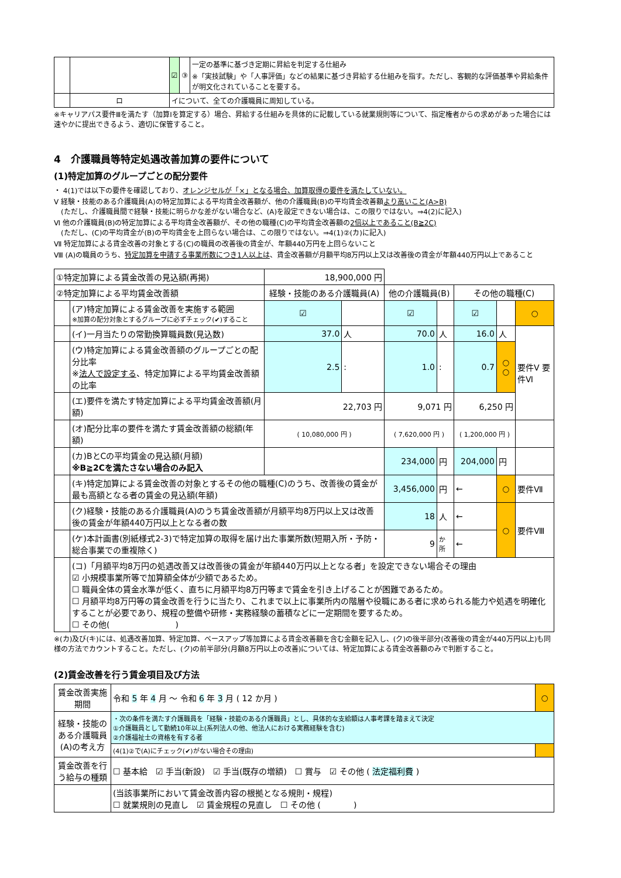| | | | ☑ | ③ | 一定の基準に基づき定期に昇給を判定する仕組み ※「実技試験」や「人事評価」などの結果に基づき昇給する仕組みを指す。ただし、客観的な評価基準や昇給条件が明文化されていることを要する。 |
| | ロ | イについて、全ての介護職員に周知している。 | | | |
※キャリアパス要件Ⅲを満たす（加算Ⅰを算定する）場合、昇給する仕組みを具体的に記載している就業規則等について、指定権者からの求めがあった場合には速やかに提出できるよう、適切に保管すること。
4　介護職員等特定処遇改善加算の要件について
(1)特定加算のグループごとの配分要件
・ 4(1)では以下の要件を確認しており、オレンジセルが「×」となる場合、加算取得の要件を満たしていない。
Ⅴ 経験・技能のある介護職員(A)の特定加算による平均賃金改善額が、他の介護職員(B)の平均賃金改善額より高いこと(A>B)
　(ただし、介護職員間で経験・技能に明らかな差がない場合など、(A)を設定できない場合は、この限りではない。⇒4(2)に記入)
Ⅵ 他の介護職員(B)の特定加算による平均賃金改善額が、その他の職種(C)の平均賃金改善額の2倍以上であること(B≧2C)
　(ただし、(C)の平均賃金が(B)の平均賃金を上回らない場合は、この限りではない。⇒4(1)②(カ)に記入)
Ⅶ 特定加算による賃金改善の対象とする(C)の職員の改善後の賃金が、年額440万円を上回らないこと
Ⅷ (A)の職員のうち、特定加算を申請する事業所数につき1人以上は、賃金改善額が月額平均8万円以上又は改善後の賃金が年額440万円以上であること
| ①特定加算による賃金改善の見込額(再掲) | | 18,900,000 円 | | | | | | |
| ②特定加算による平均賃金改善額 | | 経験・技能のある介護職員(A) | | 他の介護職員(B) | | その他の職種(C) | | |
| | (ア)特定加算による賃金改善を実施する範囲 ※加算の配分対象とするグループに必ずチェック(✔)すること | ☑ | | ☑ | | ☑ | | ○ |
| | (イ)一月当たりの常勤換算職員数(見込数) | 37.0 | 人 | 70.0 | 人 | 16.0 | 人 | 要件Ⅴ 要件Ⅵ |
| | (ウ)特定加算による賃金改善額のグループごとの配分比率 ※ 法人で設定する 、特定加算による平均賃金改善額の比率 | 2.5 | : | 1.0 | : | 0.7 | ○ ○ | |
| | (エ)要件を満たす特定加算による平均賃金改善額(月額) | 22,703 円 | | 9,071 円 | | 6,250 円 | | |
| | (オ)配分比率の要件を満たす賃金改善額の総額(年額) | ( 10,080,000 円 ) | | ( 7,620,000 円 ) | | ( 1,200,000 円 ) | | |
| | (カ)BとCの平均賃金の見込額(月額) ※B≧2Cを満たさない場合のみ記入 | | | 234,000 | 円 | 204,000 | 円 | |
| | (キ)特定加算による賃金改善の対象とするその他の職種(C)のうち、改善後の賃金が最も高額となる者の賃金の見込額(年額) | | | 3,456,000 | 円 | ← | ○ | 要件Ⅶ |
| | (ク)経験・技能のある介護職員(A)のうち賃金改善額が月額平均8万円以上又は改善後の賃金が年額440万円以上となる者の数 | | | 18 | 人 | ← | ○ | 要件Ⅷ |
| | (ケ)本計画書(別紙様式2-3)で特定加算の取得を届け出た事業所数(短期入所・予防・総合事業での重複除く) | | | 9 | か所 | ← | | |
| | (コ)「月額平均8万円の処遇改善又は改善後の賃金が年額440万円以上となる者」を設定できない場合その理由 ☑ 小規模事業所等で加算額全体が少額であるため。 ☐ 職員全体の賃金水準が低く、直ちに月額平均8万円等まで賃金を引き上げることが困難であるため。 ☐ 月額平均8万円等の賃金改善を行うに当たり、これまで以上に事業所内の階層や役職にある者に求められる能力や処遇を明確化することが必要であり、規程の整備や研修・実務経験の蓄積などに一定期間を要するため。 ☐ その他( ) | | | | | | | |
※(カ)及び(キ)には、処遇改善加算、特定加算、ベースアップ等加算による賃金改善額を含む金額を記入し、(ク)の後半部分(改善後の賃金が440万円以上)も同様の方法でカウントすること。ただし、(ク)の前半部分(月額8万円以上の改善)については、特定加算による賃金改善額のみで判断すること。
(2)賃金改善を行う賃金項目及び方法
| 賃金改善実施期間 | 令和 5 年 4 月 ～ 令和 6 年 3 月 ( 12 か月 ) | ○ |
| 経験・技能のある介護職員(A)の考え方 | ・次の条件を満たす介護職員を「経験・技能のある介護職員」とし、具体的な支給額は人事考課を踏まえて決定 ①介護職員として勤続10年以上(系列法人の他、他法人における実務経験を含む) ②介護福祉士の資格を有する者 | |
| | (4(1)②で(A)にチェック(✔)がない場合その理由) | |
| 賃金改善を行う給与の種類 | ☐ 基本給 ☑ 手当(新設) ☑ 手当(既存の増額) ☐ 賞与 ☑ その他 ( 法定福利費 ) | |
| | (当該事業所において賃金改善内容の根拠となる規則・規程) ☐ 就業規則の見直し ☑ 賃金規程の見直し ☐ その他 ( ) | |